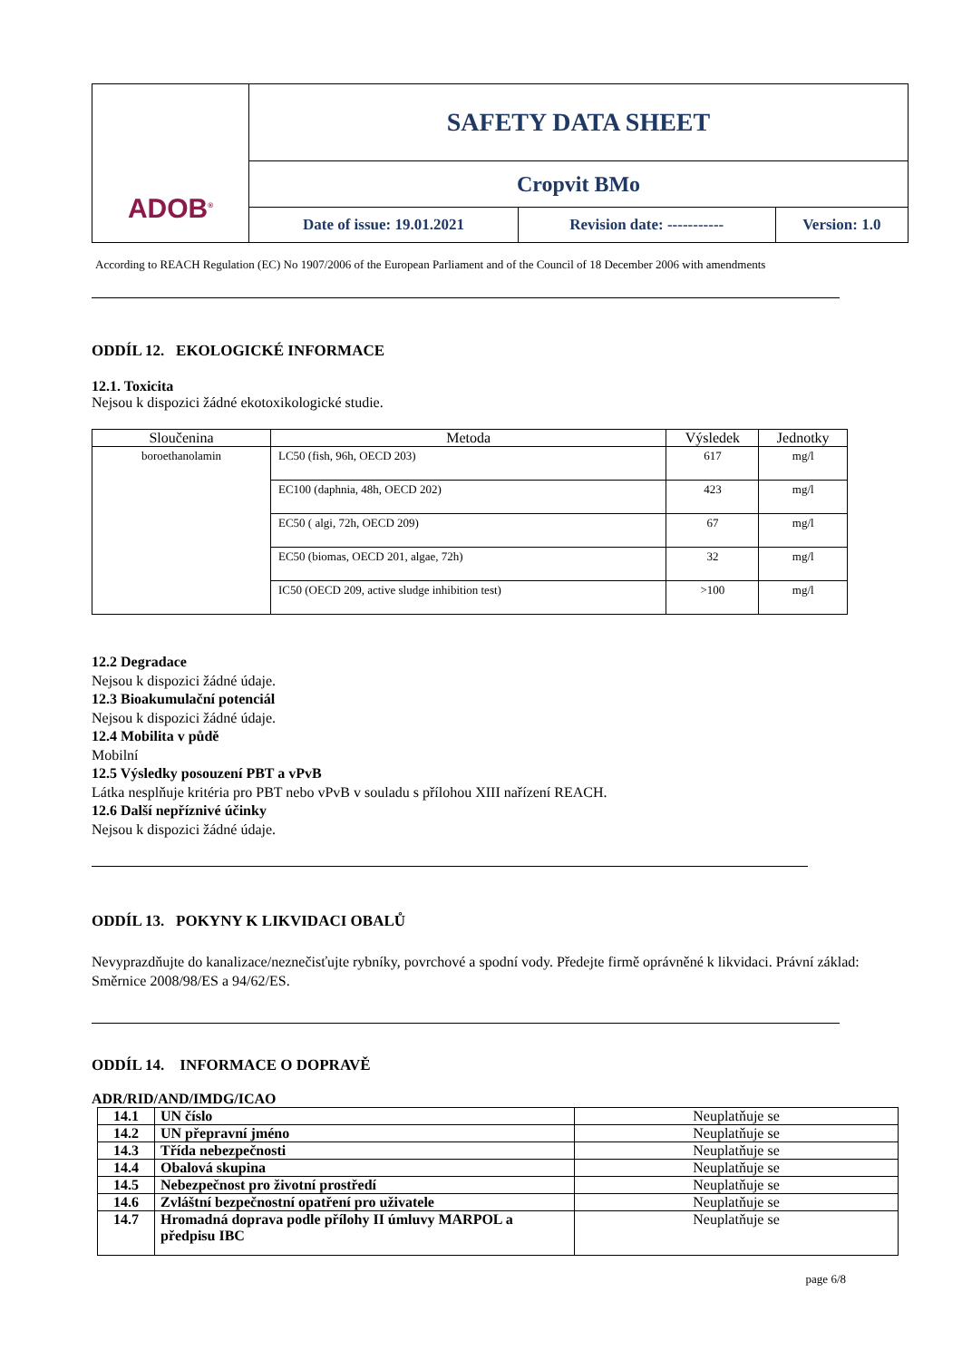| ADOB<sup>®</sup> | SAFETY DATA SHEET | | |
| | Cropvit BMo | | |
| | Date of issue: 19.01.2021 | Revision date: ----------- | Version: 1.0 |
According to REACH Regulation (EC) No 1907/2006 of the European Parliament and of the Council of 18 December 2006 with amendments
ODDÍL 12. EKOLOGICKÉ INFORMACE
12.1. Toxicita
Nejsou k dispozici žádné ekotoxikologické studie.
| Sloučenina | Metoda | Výsledek | Jednotky |
| --- | --- | --- | --- |
| boroethanolamin | LC50 (fish, 96h, OECD 203) | 617 | mg/l |
| | EC100 (daphnia, 48h, OECD 202) | 423 | mg/l |
| | EC50 ( algi, 72h, OECD 209) | 67 | mg/l |
| | EC50 (biomas, OECD 201, algae, 72h) | 32 | mg/l |
| | IC50 (OECD 209, active sludge inhibition test) | >100 | mg/l |
12.2 Degradace
Nejsou k dispozici žádné údaje.
12.3 Bioakumulační potenciál
Nejsou k dispozici žádné údaje.
12.4 Mobilita v půdě
Mobilní
12.5 Výsledky posouzení PBT a vPvB
Látka nesplňuje kritéria pro PBT nebo vPvB v souladu s přílohou XIII nařízení REACH.
12.6 Další nepříznivé účinky
Nejsou k dispozici žádné údaje.
ODDÍL 13. POKYNY K LIKVIDACI OBALŮ
Nevyprazdňujte do kanalizace/neznečisťujte rybníky, povrchové a spodní vody. Předejte firmě oprávněné k likvidaci. Právní základ: Směrnice 2008/98/ES a 94/62/ES.
ODDÍL 14. INFORMACE O DOPRAVĚ
ADR/RID/AND/IMDG/ICAO
| 14.1 | UN číslo | Neuplatňuje se |
| 14.2 | UN přepravní jméno | Neuplatňuje se |
| 14.3 | Třída nebezpečnosti | Neuplatňuje se |
| 14.4 | Obalová skupina | Neuplatňuje se |
| 14.5 | Nebezpečnost pro životní prostředí | Neuplatňuje se |
| 14.6 | Zvláštní bezpečnostní opatření pro uživatele | Neuplatňuje se |
| 14.7 | Hromadná doprava podle přílohy II úmluvy MARPOL a předpisu IBC | Neuplatňuje se |
page 6/8